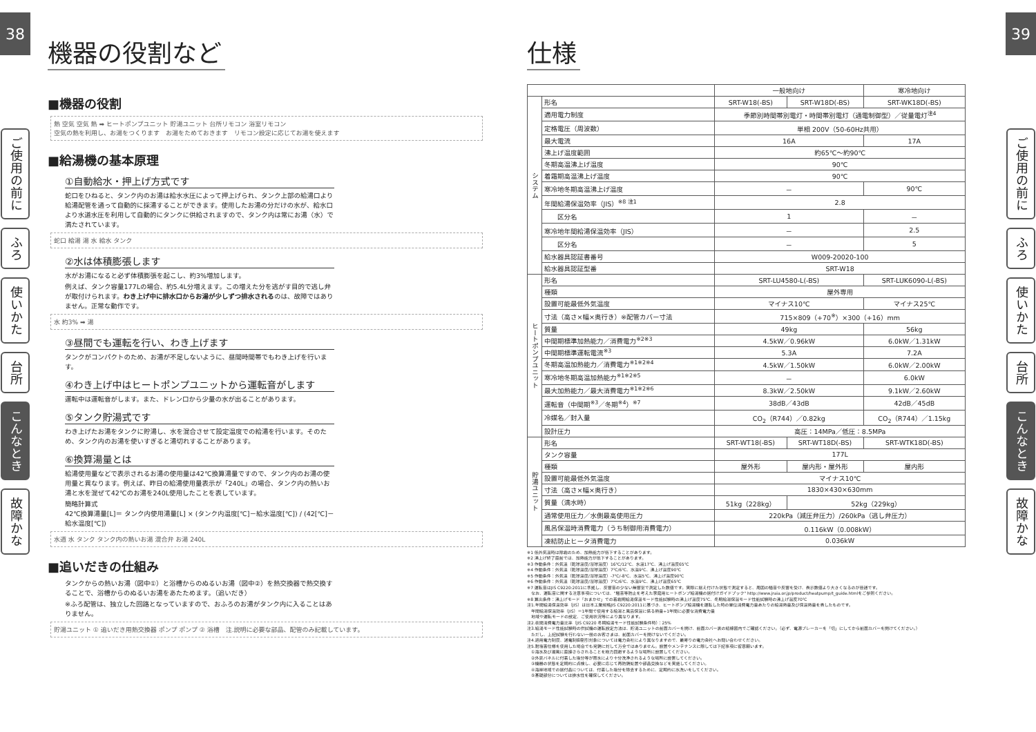38
ご使用の前に
ふろ
使いかた
台所
こんなとき
故障かな
機器の役割など
■機器の役割
熱 空気 空気 熱 ➡ ヒートポンプユニット 貯湯ユニット 台所リモコン 浴室リモコン
空気の熱を利用し、お湯をつくります　お湯をためておきます　リモコン設定に応じてお湯を使えます
■給湯機の基本原理
①自動給水・押上げ方式です
蛇口をひねると、タンク内のお湯は給水水圧によって押上げられ、タンク上部の給湯口より給湯配管を通って自動的に採湯することができます。使用したお湯の分だけの水が、給水口より水道水圧を利用して自動的にタンクに供給されますので、タンク内は常にお湯（水）で満たされています。
蛇口 給湯 湯 水 給水 タンク
②水は体積膨張します
水がお湯になると必ず体積膨張を起こし、約3%増加します。
例えば、タンク容量177Lの場合、約5.4L分増えます。この増えた分を逃がす目的で逃し弁が取付けられます。わき上げ中に排水口からお湯が少しずつ排水されるのは、故障ではありません。正常な動作です。
水 約3% ➡ 湯
③昼間でも運転を行い、わき上げます
タンクがコンパクトのため、お湯が不足しないように、昼間時間帯でもわき上げを行います。
④わき上げ中はヒートポンプユニットから運転音がします
運転中は運転音がします。また、ドレン口から少量の水が出ることがあります。
⑤タンク貯湯式です
わき上げたお湯をタンクに貯湯し、水を混合させて設定温度での給湯を行います。そのため、タンク内のお湯を使いすぎると湯切れすることがあります。
⑥換算湯量とは
給湯使用量などで表示されるお湯の使用量は42℃換算湯量ですので、タンク内のお湯の使用量と異なります。例えば、昨日の給湯使用量表示が「240L」の場合、タンク内の熱いお湯と水を混ぜて42℃のお湯を240L使用したことを表しています。
簡略計算式
42℃換算湯量[L]＝ タンク内使用湯量[L] × (タンク内温度[℃]－給水温度[℃]) / (42[℃]－給水温度[℃])
水道 水 タンク タンク内の熱いお湯 混合弁 お湯 240L
■追いだきの仕組み
タンクからの熱いお湯（図中①）と浴槽からのぬるいお湯（図中②）を熱交換器で熱交換することで、浴槽からのぬるいお湯をあたためます。（追いだき）
※ふろ配管は、独立した回路となっていますので、おふろのお湯がタンク内に入ることはありません。
貯湯ユニット ① 追いだき用熱交換器 ポンプ ポンプ ② 浴槽　注.説明に必要な部品、配管のみ記載しています。
仕様
| | | 一般地向け | | 寒冷地向け |
| --- | --- | --- | --- | --- |
| システム | 形名 | SRT-W18(-BS) | SRT-W18D(-BS) | SRT-WK18D(-BS) |
| | 適用電力制度 | 季節別時間帯別電灯・時間帯別電灯（通電制御型）／従量電灯<sup>注4</sup> | | |
| | 定格電圧（周波数） | 単相 200V（50-60Hz共用） | | |
| | 最大電流 | 16A | | 17A |
| | 沸上げ温度範囲 | 約65℃～約90℃ | | |
| | 冬期高温沸上げ温度 | 90℃ | | |
| | 着霜期高温沸上げ温度 | 90℃ | | |
| | 寒冷地冬期高温沸上げ温度 | － | | 90℃ |
| | 年間給湯保温効率（JIS）<sup>※8 注1</sup> | 2.8 | | |
| | 区分名 | 1 | | － |
| | 寒冷地年間給湯保温効率（JIS） | － | | 2.5 |
| | 区分名 | － | | 5 |
| | 給水器具認証書番号 | W009-20020-100 | | |
| | 給水器具認証型番 | SRT-W18 | | |
| ヒートポンプユニット | 形名 | SRT-LU4580-L(-BS) | | SRT-LUK6090-L(-BS) |
| | 種類 | 屋外専用 | | |
| | 設置可能最低外気温度 | マイナス10℃ | | マイナス25℃ |
| | 寸法（高さ×幅×奥行き）※配管カバー寸法 | 715×809（+70<sup>※</sup>）×300（+16）mm | | |
| | 質量 | 49kg | | 56kg |
| | 中間期標準加熱能力／消費電力<sup>※2※3</sup> | 4.5kW／0.96kW | | 6.0kW／1.31kW |
| | 中間期標準運転電流<sup>※3</sup> | 5.3A | | 7.2A |
| | 冬期高温加熱能力／消費電力<sup>※1※2※4</sup> | 4.5kW／1.50kW | | 6.0kW／2.00kW |
| | 寒冷地冬期高温加熱能力<sup>※1※2※5</sup> | － | | 6.0kW |
| | 最大加熱能力／最大消費電力<sup>※1※2※6</sup> | 8.3kW／2.50kW | | 9.1kW／2.60kW |
| | 運転音（中間期<sup>※3</sup>／冬期<sup>※4</sup>）<sup>※7</sup> | 38dB／43dB | | 42dB／45dB |
| | 冷媒名／封入量 | CO<sub>2</sub>（R744）／0.82kg | | CO<sub>2</sub>（R744）／1.15kg |
| | 設計圧力 | 高圧：14MPa／低圧：8.5MPa | | |
| 貯湯ユニット | 形名 | SRT-WT18(-BS) | SRT-WT18D(-BS) | SRT-WTK18D(-BS) |
| | タンク容量 | 177L | | |
| | 種類 | 屋外形 | 屋内形・屋外形 | 屋内形 |
| | 設置可能最低外気温度 | マイナス10℃ | | |
| | 寸法（高さ×幅×奥行き） | 1830×430×630mm | | |
| | 質量（満水時） | 51kg（228kg） | 52kg（229kg） | |
| | 通常使用圧力／水側最高使用圧力 | 220kPa（減圧弁圧力）/260kPa（逃し弁圧力） | | |
| | 風呂保温時消費電力（うち制御用消費電力） | 0.116kW（0.008kW） | | |
| | 凍結防止ヒータ消費電力 | 0.036kW | | |
※1 低外気温時は除霜のため、加熱能力が低下することがあります。
※2 沸上げ終了直前では、加熱能力が低下することがあります。
※3 作動条件：外気温（乾球温度/湿球温度）16℃/12℃、水温17℃、沸上げ温度65℃
※4 作動条件：外気温（乾球温度/湿球温度）7℃/6℃、水温9℃、沸上げ温度90℃
※5 作動条件：外気温（乾球温度/湿球温度）-7℃/-8℃、水温5℃、沸上げ温度90℃
※6 作動条件：外気温（乾球温度/湿球温度）7℃/6℃、水温9℃、沸上げ温度65℃
※7 運転音はJIS C9220:2011に準拠し、反響音の少ない無響室で測定した数値です。実際に据え付けた状態で測定すると、周囲の騒音や反響を受け、表示数値より大きくなるのが普通です。
　なお、運転音に関する注意事項については、"騒音等防止を考えた家庭用ヒートポンプ給湯機の据付けガイドブック" http://www.jraia.or.jp/product/heatpump/t_guide.htmlをご参照ください。
※8 算出条件：沸上げモード「おまかせ」での着霜期給湯保温モード性能試験時の沸上げ温度75℃、冬期給湯保温モード性能試験時の沸上げ温度70℃
注1.年間給湯保温効率（JIS）は日本工業規格JIS C9220:2011に基づき、ヒートポンプ給湯機を運転した時の単位消費電力量あたりの給湯熱量及び保温熱量を表したものです。
　年間給湯保温効率（JIS）＝1年間で使用する給湯と風呂保温に係る熱量÷1年間に必要な消費電力量
　地域や運転モードの設定、ご使用状況等により異なります。
注2.夜間消費電力量比率（JIS C9220 冬期給湯モード性能試験条件時）：25%
注3.給湯モード性能試験時の供試機の運転設定方法は、貯湯ユニットの前面カバーを開け、前面カバー裏の結線図内でご確認ください。（必ず、電源ブレーカーを「切」にしてから前面カバーを開けてください。）
　ただし、上記試験を行わない一般のお客さまは、前面カバーを開けないでください。
注4.適用電力制度、通電制御割引対象については電力会社により異なりますので、最寄りの電力会社へお問い合わせください。
注5.耐塩害仕様を使用した場合でも発錆に対して万全ではありません。設置やメンテナンスに際しては下記事項に留意願います。
　①海水及び潮風に直接さらされることを極力回避するような場所に設置してください。
　②外装パネルに付着した塩分等が雨水により十分洗浄されるような場所に設置してください。
　③機器の状態を定期的に点検し、必要に応じて再防錆処置や部品交換などを実施してください。
　④海岸地域での据付品については、付着した塩分を除去するために、定期的に水洗いをしてください。
　⑤基礎部分については排水性を確保してください。
39
ご使用の前に
ふろ
使いかた
台所
こんなとき
故障かな